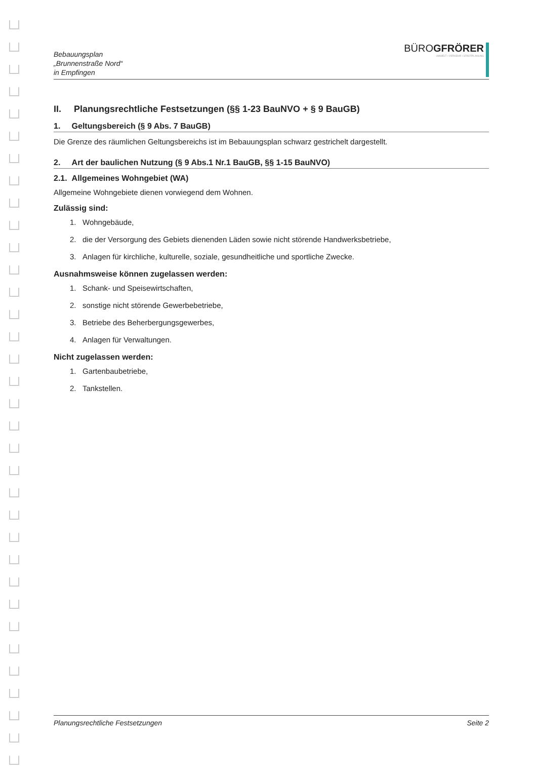Bebauungsplan
„Brunnenstraße Nord“
in Empfingen
BÜROGFRÖRER
UMWELT • VERKEHR • STADTPLANUNG
II. Planungsrechtliche Festsetzungen (§§ 1-23 BauNVO + § 9 BauGB)
1. Geltungsbereich (§ 9 Abs. 7 BauGB)
Die Grenze des räumlichen Geltungsbereichs ist im Bebauungsplan schwarz gestrichelt dargestellt.
2. Art der baulichen Nutzung (§ 9 Abs.1 Nr.1 BauGB, §§ 1-15 BauNVO)
2.1. Allgemeines Wohngebiet (WA)
Allgemeine Wohngebiete dienen vorwiegend dem Wohnen.
Zulässig sind:
1. Wohngebäude,
2. die der Versorgung des Gebiets dienenden Läden sowie nicht störende Handwerksbetriebe,
3. Anlagen für kirchliche, kulturelle, soziale, gesundheitliche und sportliche Zwecke.
Ausnahmsweise können zugelassen werden:
1. Schank- und Speisewirtschaften,
2. sonstige nicht störende Gewerbebetriebe,
3. Betriebe des Beherbergungsgewerbes,
4. Anlagen für Verwaltungen.
Nicht zugelassen werden:
1. Gartenbaubetriebe,
2. Tankstellen.
Planungsrechtliche Festsetzungen Seite 2